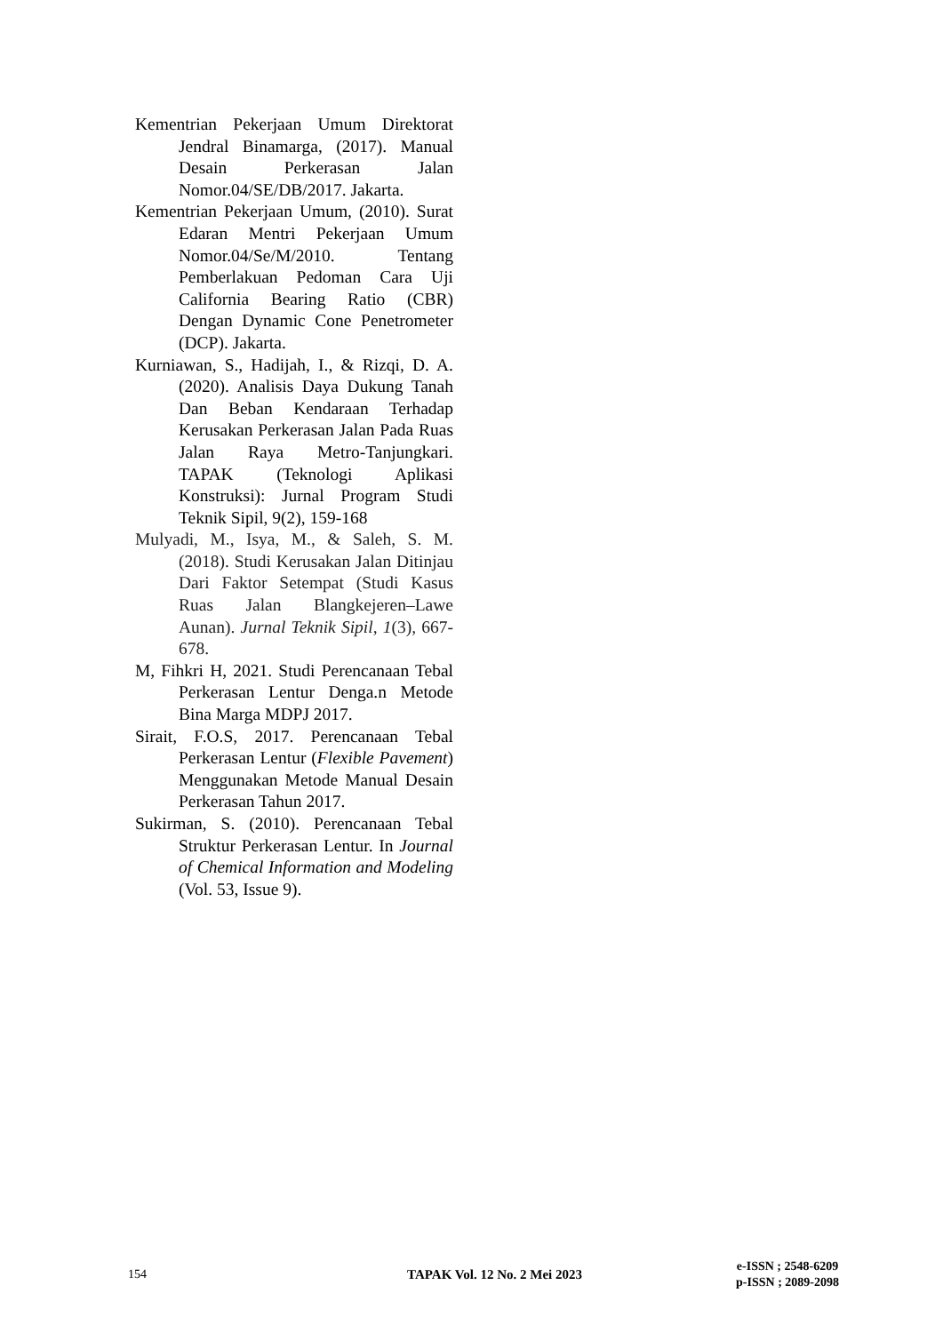Kementrian Pekerjaan Umum Direktorat Jendral Binamarga, (2017). Manual Desain Perkerasan Jalan Nomor.04/SE/DB/2017. Jakarta.
Kementrian Pekerjaan Umum, (2010). Surat Edaran Mentri Pekerjaan Umum Nomor.04/Se/M/2010. Tentang Pemberlakuan Pedoman Cara Uji California Bearing Ratio (CBR) Dengan Dynamic Cone Penetrometer (DCP). Jakarta.
Kurniawan, S., Hadijah, I., & Rizqi, D. A. (2020). Analisis Daya Dukung Tanah Dan Beban Kendaraan Terhadap Kerusakan Perkerasan Jalan Pada Ruas Jalan Raya Metro-Tanjungkari. TAPAK (Teknologi Aplikasi Konstruksi): Jurnal Program Studi Teknik Sipil, 9(2), 159-168
Mulyadi, M., Isya, M., & Saleh, S. M. (2018). Studi Kerusakan Jalan Ditinjau Dari Faktor Setempat (Studi Kasus Ruas Jalan Blangkejeren–Lawe Aunan). Jurnal Teknik Sipil, 1(3), 667-678.
M, Fihkri H, 2021. Studi Perencanaan Tebal Perkerasan Lentur Denga.n Metode Bina Marga MDPJ 2017.
Sirait, F.O.S, 2017. Perencanaan Tebal Perkerasan Lentur (Flexible Pavement) Menggunakan Metode Manual Desain Perkerasan Tahun 2017.
Sukirman, S. (2010). Perencanaan Tebal Struktur Perkerasan Lentur. In Journal of Chemical Information and Modeling (Vol. 53, Issue 9).
154 TAPAK Vol. 12 No. 2 Mei 2023
e-ISSN ; 2548-6209
p-ISSN ; 2089-2098